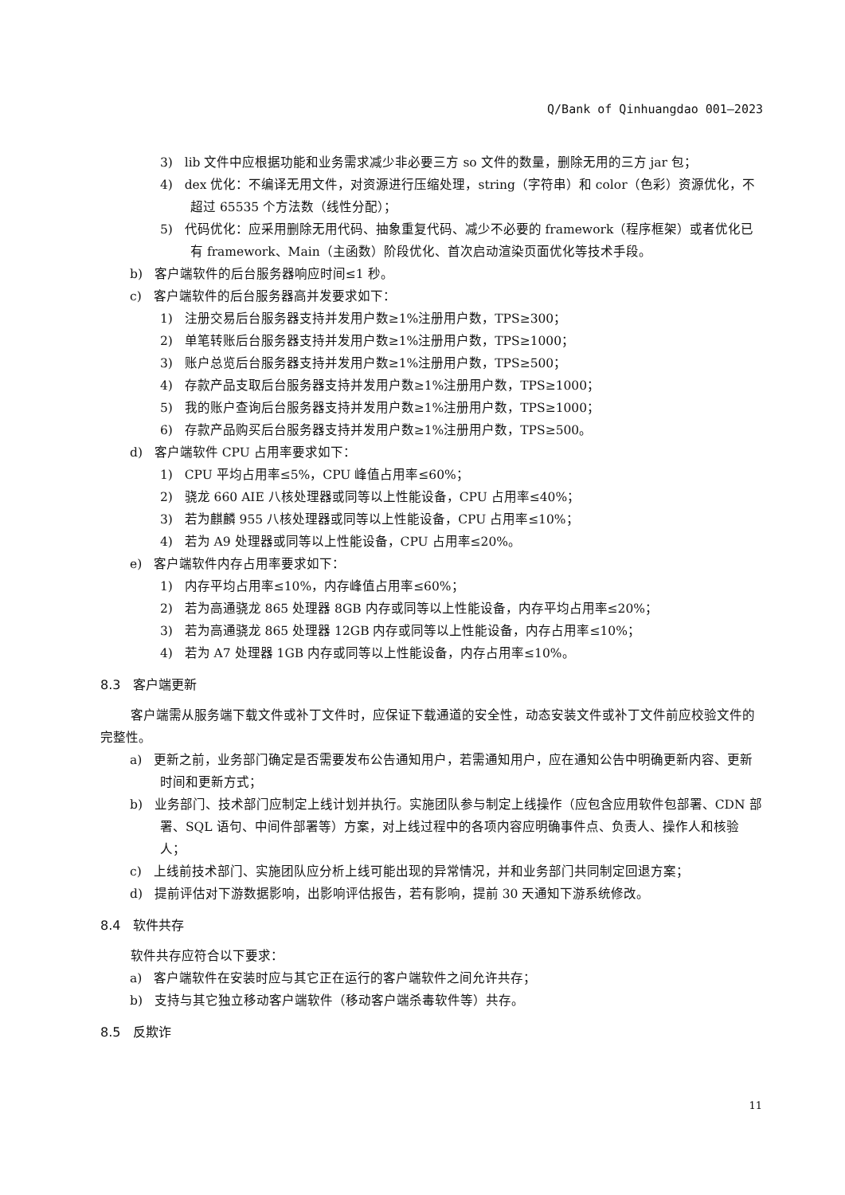Q/Bank of Qinhuangdao 001—2023
3) lib 文件中应根据功能和业务需求减少非必要三方 so 文件的数量，删除无用的三方 jar 包；
4) dex 优化：不编译无用文件，对资源进行压缩处理，string（字符串）和 color（色彩）资源优化，不超过 65535 个方法数（线性分配）；
5) 代码优化：应采用删除无用代码、抽象重复代码、减少不必要的 framework（程序框架）或者优化已有 framework、Main（主函数）阶段优化、首次启动渲染页面优化等技术手段。
b) 客户端软件的后台服务器响应时间≤1 秒。
c) 客户端软件的后台服务器高并发要求如下：
1) 注册交易后台服务器支持并发用户数≥1%注册用户数，TPS≥300；
2) 单笔转账后台服务器支持并发用户数≥1%注册用户数，TPS≥1000；
3) 账户总览后台服务器支持并发用户数≥1%注册用户数，TPS≥500；
4) 存款产品支取后台服务器支持并发用户数≥1%注册用户数，TPS≥1000；
5) 我的账户查询后台服务器支持并发用户数≥1%注册用户数，TPS≥1000；
6) 存款产品购买后台服务器支持并发用户数≥1%注册用户数，TPS≥500。
d) 客户端软件 CPU 占用率要求如下：
1) CPU 平均占用率≤5%，CPU 峰值占用率≤60%；
2) 骁龙 660 AIE 八核处理器或同等以上性能设备，CPU 占用率≤40%；
3) 若为麒麟 955 八核处理器或同等以上性能设备，CPU 占用率≤10%；
4) 若为 A9 处理器或同等以上性能设备，CPU 占用率≤20%。
e) 客户端软件内存占用率要求如下：
1) 内存平均占用率≤10%，内存峰值占用率≤60%；
2) 若为高通骁龙 865 处理器 8GB 内存或同等以上性能设备，内存平均占用率≤20%；
3) 若为高通骁龙 865 处理器 12GB 内存或同等以上性能设备，内存占用率≤10%；
4) 若为 A7 处理器 1GB 内存或同等以上性能设备，内存占用率≤10%。
8.3 客户端更新
客户端需从服务端下载文件或补丁文件时，应保证下载通道的安全性，动态安装文件或补丁文件前应校验文件的完整性。
a) 更新之前，业务部门确定是否需要发布公告通知用户，若需通知用户，应在通知公告中明确更新内容、更新时间和更新方式；
b) 业务部门、技术部门应制定上线计划并执行。实施团队参与制定上线操作（应包含应用软件包部署、CDN 部署、SQL 语句、中间件部署等）方案，对上线过程中的各项内容应明确事件点、负责人、操作人和核验人；
c) 上线前技术部门、实施团队应分析上线可能出现的异常情况，并和业务部门共同制定回退方案；
d) 提前评估对下游数据影响，出影响评估报告，若有影响，提前 30 天通知下游系统修改。
8.4 软件共存
软件共存应符合以下要求：
a) 客户端软件在安装时应与其它正在运行的客户端软件之间允许共存；
b) 支持与其它独立移动客户端软件（移动客户端杀毒软件等）共存。
8.5 反欺诈
11